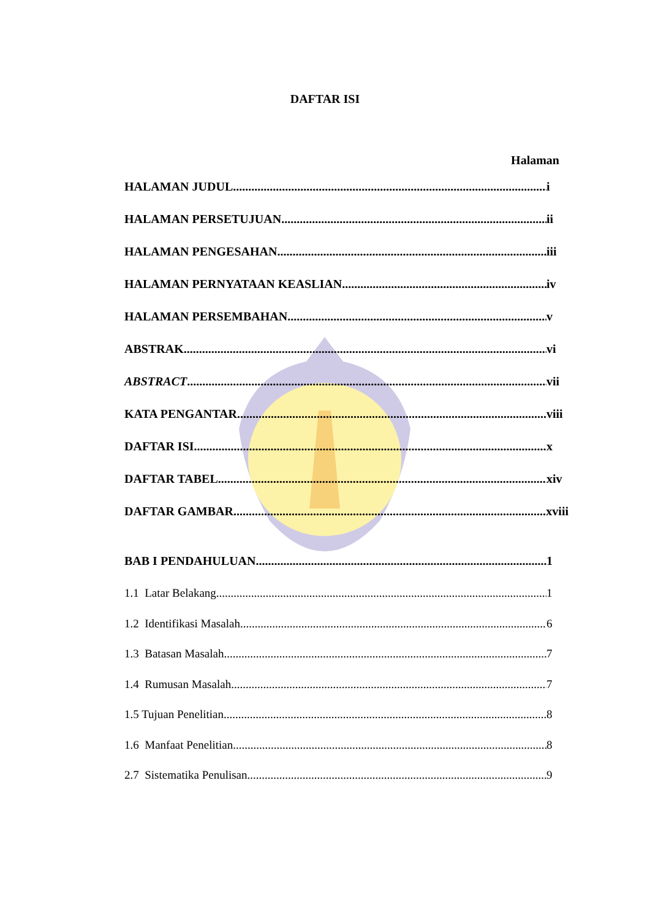DAFTAR ISI
Halaman
HALAMAN JUDUL i
HALAMAN PERSETUJUAN ii
HALAMAN PENGESAHAN iii
HALAMAN PERNYATAAN KEASLIAN iv
HALAMAN PERSEMBAHAN v
ABSTRAK vi
ABSTRACT vii
KATA PENGANTAR viii
DAFTAR ISI x
DAFTAR TABEL xiv
DAFTAR GAMBAR xviii
BAB I PENDAHULUAN 1
1.1 Latar Belakang 1
1.2 Identifikasi Masalah 6
1.3 Batasan Masalah 7
1.4 Rumusan Masalah 7
1.5 Tujuan Penelitian 8
1.6 Manfaat Penelitian 8
2.7 Sistematika Penulisan 9